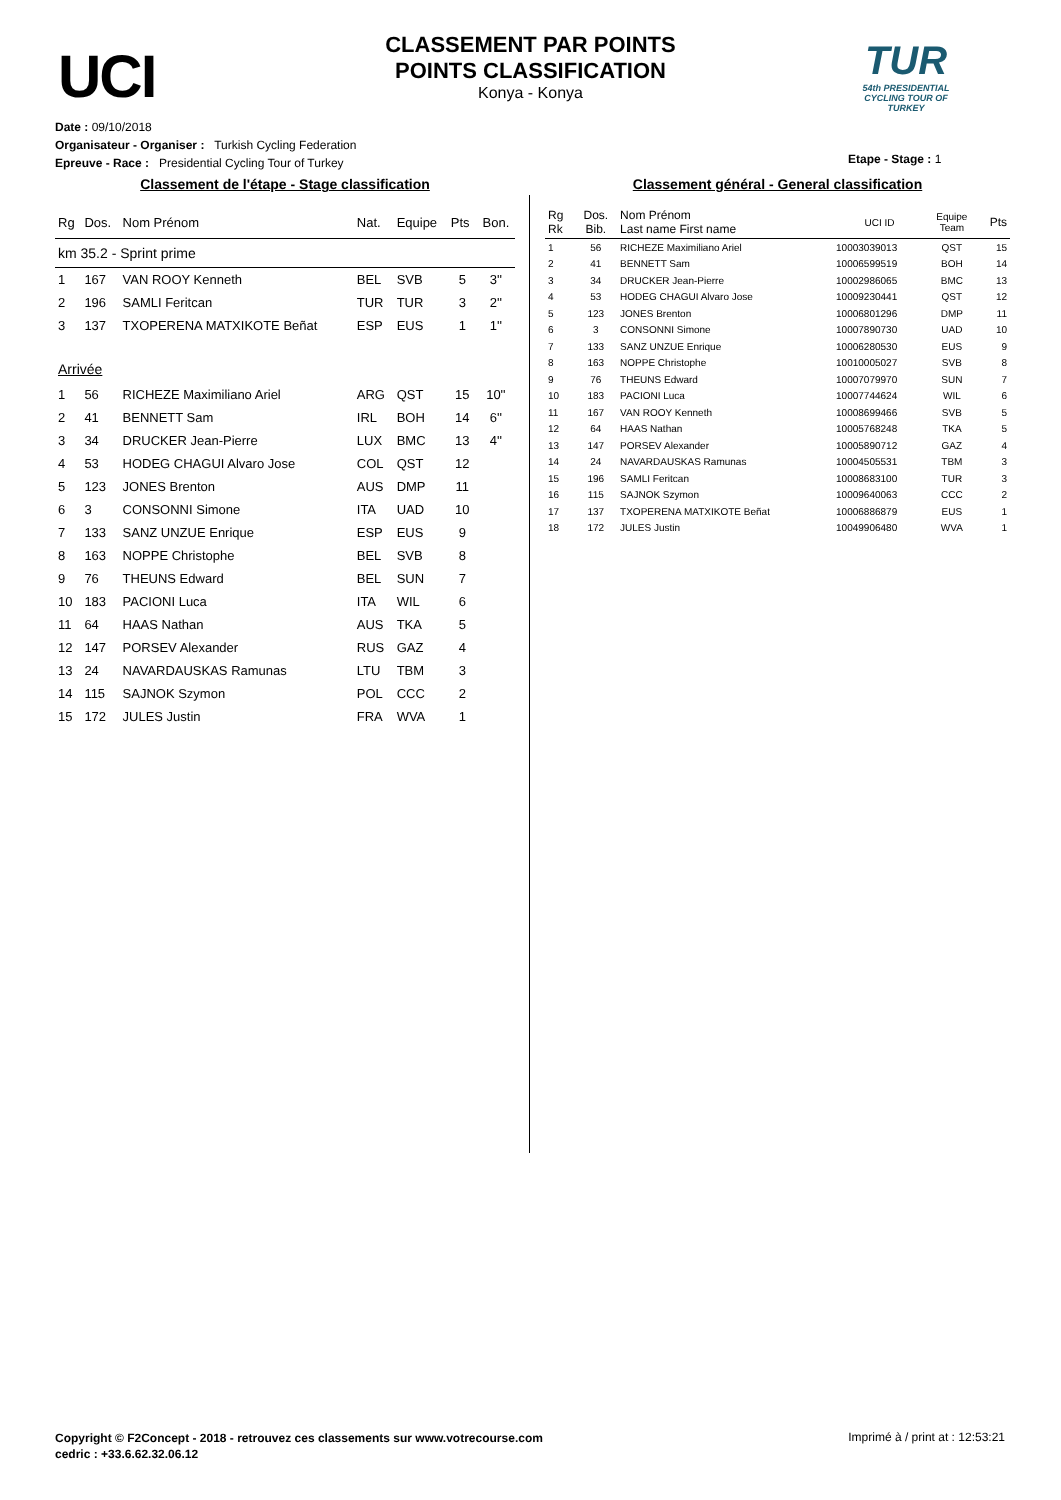UCI
CLASSEMENT PAR POINTS
POINTS CLASSIFICATION
Konya - Konya
TUR
54th PRESIDENTIAL CYCLING TOUR OF TURKEY
Date : 09/10/2018
Organisateur - Organiser : Turkish Cycling Federation
Epreuve - Race : Presidential Cycling Tour of Turkey
Etape - Stage : 1
Classement de l'étape - Stage classification
| Rg | Dos. | Nom Prénom | Nat. | Equipe | Pts | Bon. |
| --- | --- | --- | --- | --- | --- | --- |
| km 35.2 - Sprint prime | | | | | | |
| 1 | 167 | VAN ROOY Kenneth | BEL | SVB | 5 | 3'' |
| 2 | 196 | SAMLI Feritcan | TUR | TUR | 3 | 2'' |
| 3 | 137 | TXOPERENA MATXIKOTE Beñat | ESP | EUS | 1 | 1'' |
| Arrivée | | | | | | |
| 1 | 56 | RICHEZE Maximiliano Ariel | ARG | QST | 15 | 10'' |
| 2 | 41 | BENNETT Sam | IRL | BOH | 14 | 6'' |
| 3 | 34 | DRUCKER Jean-Pierre | LUX | BMC | 13 | 4'' |
| 4 | 53 | HODEG CHAGUI Alvaro Jose | COL | QST | 12 | |
| 5 | 123 | JONES Brenton | AUS | DMP | 11 | |
| 6 | 3 | CONSONNI Simone | ITA | UAD | 10 | |
| 7 | 133 | SANZ UNZUE Enrique | ESP | EUS | 9 | |
| 8 | 163 | NOPPE Christophe | BEL | SVB | 8 | |
| 9 | 76 | THEUNS Edward | BEL | SUN | 7 | |
| 10 | 183 | PACIONI Luca | ITA | WIL | 6 | |
| 11 | 64 | HAAS Nathan | AUS | TKA | 5 | |
| 12 | 147 | PORSEV Alexander | RUS | GAZ | 4 | |
| 13 | 24 | NAVARDAUSKAS Ramunas | LTU | TBM | 3 | |
| 14 | 115 | SAJNOK Szymon | POL | CCC | 2 | |
| 15 | 172 | JULES Justin | FRA | WVA | 1 | |
Classement général - General classification
| Rg Rk | Dos. Bib. | Nom Prénom Last name First name | UCI ID | Equipe Team | Pts |
| --- | --- | --- | --- | --- | --- |
| 1 | 56 | RICHEZE Maximiliano Ariel | 10003039013 | QST | 15 |
| 2 | 41 | BENNETT Sam | 10006599519 | BOH | 14 |
| 3 | 34 | DRUCKER Jean-Pierre | 10002986065 | BMC | 13 |
| 4 | 53 | HODEG CHAGUI Alvaro Jose | 10009230441 | QST | 12 |
| 5 | 123 | JONES Brenton | 10006801296 | DMP | 11 |
| 6 | 3 | CONSONNI Simone | 10007890730 | UAD | 10 |
| 7 | 133 | SANZ UNZUE Enrique | 10006280530 | EUS | 9 |
| 8 | 163 | NOPPE Christophe | 10010005027 | SVB | 8 |
| 9 | 76 | THEUNS Edward | 10007079970 | SUN | 7 |
| 10 | 183 | PACIONI Luca | 10007744624 | WIL | 6 |
| 11 | 167 | VAN ROOY Kenneth | 10008699466 | SVB | 5 |
| 12 | 64 | HAAS Nathan | 10005768248 | TKA | 5 |
| 13 | 147 | PORSEV Alexander | 10005890712 | GAZ | 4 |
| 14 | 24 | NAVARDAUSKAS Ramunas | 10004505531 | TBM | 3 |
| 15 | 196 | SAMLI Feritcan | 10008683100 | TUR | 3 |
| 16 | 115 | SAJNOK Szymon | 10009640063 | CCC | 2 |
| 17 | 137 | TXOPERENA MATXIKOTE Beñat | 10006886879 | EUS | 1 |
| 18 | 172 | JULES Justin | 10049906480 | WVA | 1 |
Copyright © F2Concept - 2018 - retrouvez ces classements sur www.votrecourse.com
cedric : +33.6.62.32.06.12
Imprimé à / print at : 12:53:21